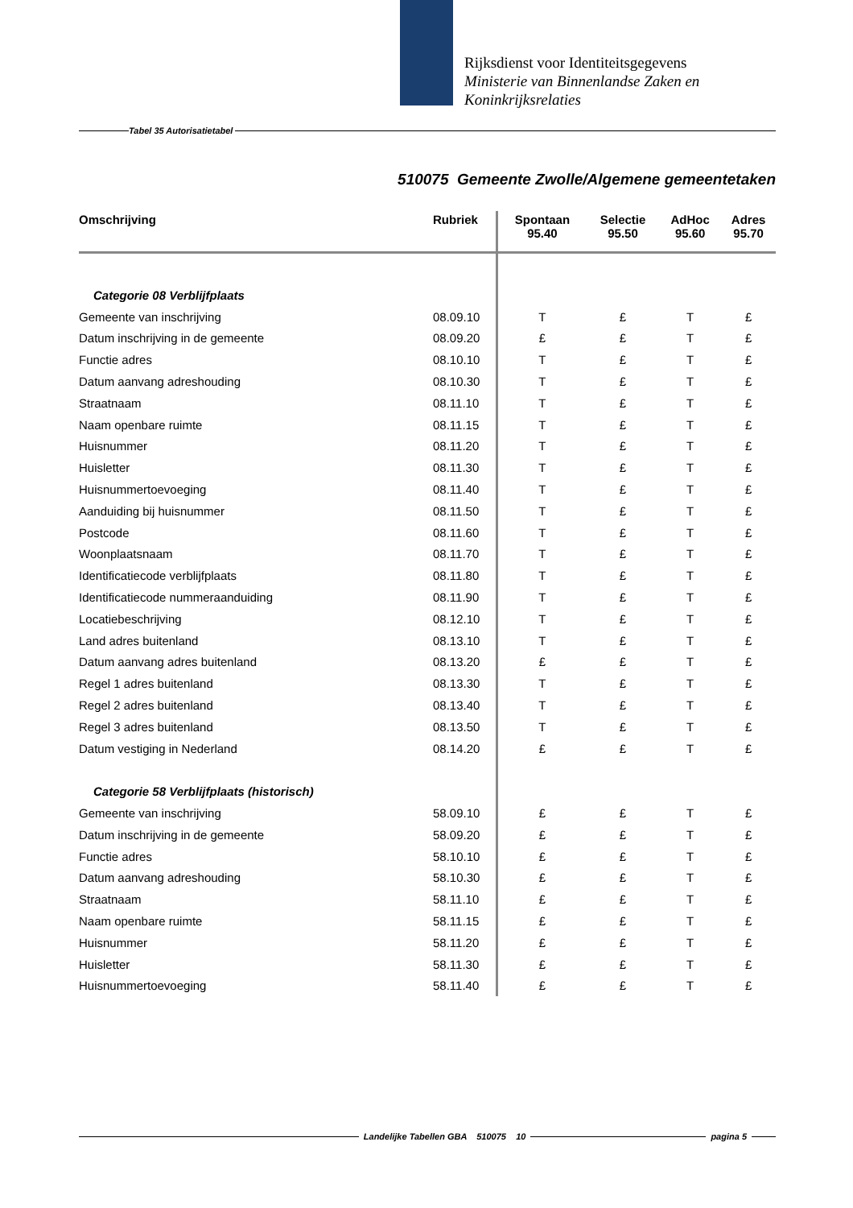Rijksdienst voor Identiteitsgegevens
Ministerie van Binnenlandse Zaken en
Koninkrijksrelaties
Tabel 35 Autorisatietabel
510075 Gemeente Zwolle/Algemene gemeentetaken
| Omschrijving | Rubriek | Spontaan 95.40 | Selectie 95.50 | AdHoc 95.60 | Adres 95.70 |
| --- | --- | --- | --- | --- | --- |
| Categorie 08 Verblijfplaats | | | | | |
| Gemeente van inschrijving | 08.09.10 | T | £ | T | £ |
| Datum inschrijving in de gemeente | 08.09.20 | £ | £ | T | £ |
| Functie adres | 08.10.10 | T | £ | T | £ |
| Datum aanvang adreshouding | 08.10.30 | T | £ | T | £ |
| Straatnaam | 08.11.10 | T | £ | T | £ |
| Naam openbare ruimte | 08.11.15 | T | £ | T | £ |
| Huisnummer | 08.11.20 | T | £ | T | £ |
| Huisletter | 08.11.30 | T | £ | T | £ |
| Huisnummertoevoeging | 08.11.40 | T | £ | T | £ |
| Aanduiding bij huisnummer | 08.11.50 | T | £ | T | £ |
| Postcode | 08.11.60 | T | £ | T | £ |
| Woonplaatsnaam | 08.11.70 | T | £ | T | £ |
| Identificatiecode verblijfplaats | 08.11.80 | T | £ | T | £ |
| Identificatiecode nummeraanduiding | 08.11.90 | T | £ | T | £ |
| Locatiebeschrijving | 08.12.10 | T | £ | T | £ |
| Land adres buitenland | 08.13.10 | T | £ | T | £ |
| Datum aanvang adres buitenland | 08.13.20 | £ | £ | T | £ |
| Regel 1 adres buitenland | 08.13.30 | T | £ | T | £ |
| Regel 2 adres buitenland | 08.13.40 | T | £ | T | £ |
| Regel 3 adres buitenland | 08.13.50 | T | £ | T | £ |
| Datum vestiging in Nederland | 08.14.20 | £ | £ | T | £ |
| Categorie 58 Verblijfplaats (historisch) | | | | | |
| Gemeente van inschrijving | 58.09.10 | £ | £ | T | £ |
| Datum inschrijving in de gemeente | 58.09.20 | £ | £ | T | £ |
| Functie adres | 58.10.10 | £ | £ | T | £ |
| Datum aanvang adreshouding | 58.10.30 | £ | £ | T | £ |
| Straatnaam | 58.11.10 | £ | £ | T | £ |
| Naam openbare ruimte | 58.11.15 | £ | £ | T | £ |
| Huisnummer | 58.11.20 | £ | £ | T | £ |
| Huisletter | 58.11.30 | £ | £ | T | £ |
| Huisnummertoevoeging | 58.11.40 | £ | £ | T | £ |
Landelijke Tabellen GBA 510075 10 pagina 5